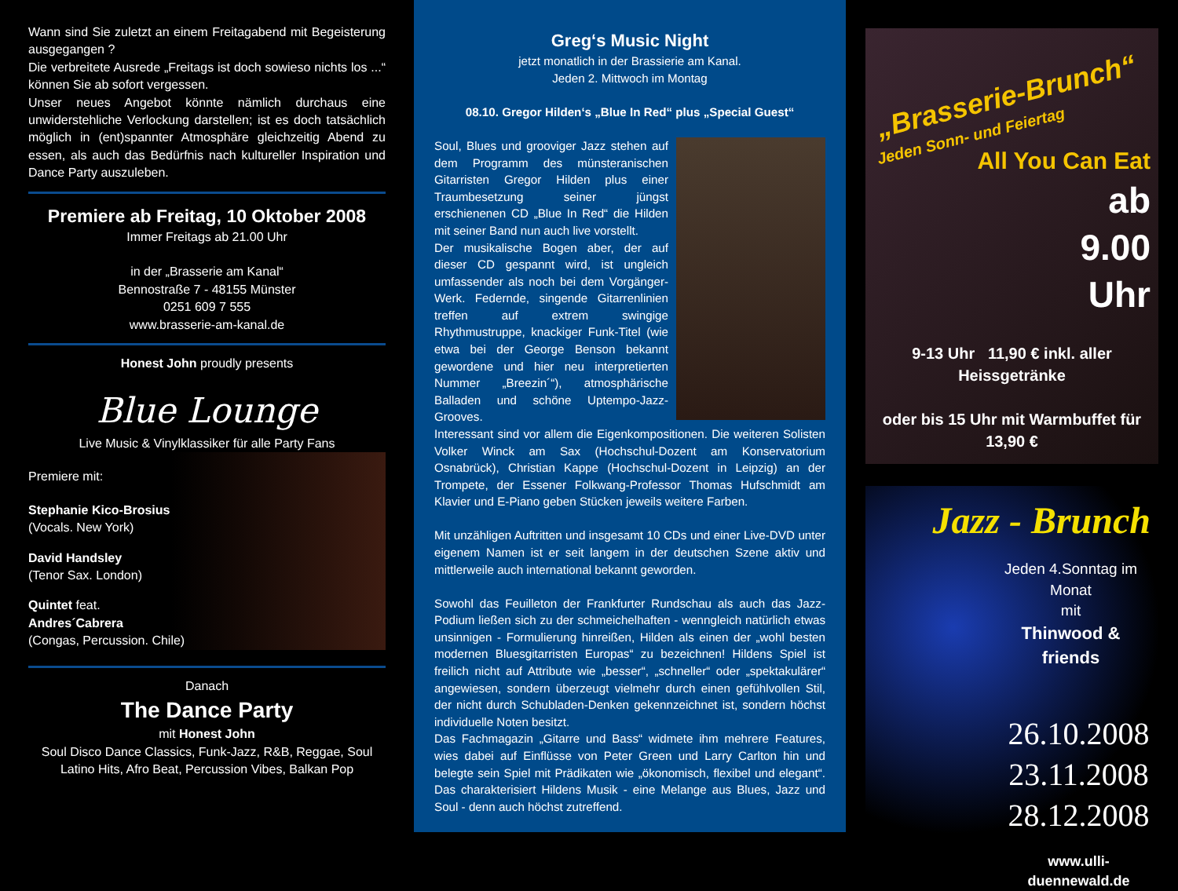Wann sind Sie zuletzt an einem Freitagabend mit Begeisterung ausgegangen ?
Die verbreitete Ausrede „Freitags ist doch sowieso nichts los ...“ können Sie ab sofort vergessen.
Unser neues Angebot könnte nämlich durchaus eine unwiderstehliche Verlockung darstellen; ist es doch tatsächlich möglich in (ent)spannter Atmosphäre gleichzeitig Abend zu essen, als auch das Bedürfnis nach kultureller Inspiration und Dance Party auszuleben.
Premiere ab Freitag, 10 Oktober 2008
Immer Freitags ab 21.00 Uhr
in der „Brasserie am Kanal“
Bennostraße 7 - 48155 Münster
0251 609 7 555
www.brasserie-am-kanal.de
Honest John proudly presents
Blue Lounge
Live Music & Vinylklassiker für alle Party Fans
Premiere mit:
Stephanie Kico-Brosius
(Vocals. New York)
David Handsley
(Tenor Sax. London)
Quintet feat.
Andres´Cabrera
(Congas, Percussion. Chile)
Danach
The Dance Party
mit Honest John
Soul Disco Dance Classics, Funk-Jazz, R&B, Reggae, Soul
Latino Hits, Afro Beat, Percussion Vibes, Balkan Pop
Greg‘s Music Night
jetzt monatlich in der Brassierie am Kanal.
Jeden 2. Mittwoch im Montag
08.10. Gregor Hilden‘s „Blue In Red“ plus „Special Guest“
Soul, Blues und grooviger Jazz stehen auf dem Programm des münsteranischen Gitarristen Gregor Hilden plus einer Traumbesetzung seiner jüngst erschienenen CD „Blue In Red“ die Hilden mit seiner Band nun auch live vorstellt.
Der musikalische Bogen aber, der auf dieser CD gespannt wird, ist ungleich umfassender als noch bei dem Vorgänger-Werk. Federnde, singende Gitarrenlinien treffen auf extrem swingige Rhythmustruppe, knackiger Funk-Titel (wie etwa bei der George Benson bekannt gewordene und hier neu interpretierten Nummer „Breezin´“), atmosphärische Balladen und schöne Uptempo-Jazz-Grooves.
Interessant sind vor allem die Eigenkompositionen. Die weiteren Solisten Volker Winck am Sax (Hochschul-Dozent am Konservatorium Osnabrück), Christian Kappe (Hochschul-Dozent in Leipzig) an der Trompete, der Essener Folkwang-Professor Thomas Hufschmidt am Klavier und E-Piano geben Stücken jeweils weitere Farben.
Mit unzähligen Auftritten und insgesamt 10 CDs und einer Live-DVD unter eigenem Namen ist er seit langem in der deutschen Szene aktiv und mittlerweile auch international bekannt geworden.
Sowohl das Feuilleton der Frankfurter Rundschau als auch das Jazz-Podium ließen sich zu der schmeichelhaften - wenngleich natürlich etwas unsinnigen - Formulierung hinreißen, Hilden als einen der „wohl besten modernen Bluesgitarristen Europas“ zu bezeichnen! Hildens Spiel ist freilich nicht auf Attribute wie „besser“, „schneller“ oder „spektakulärer“ angewiesen, sondern überzeugt vielmehr durch einen gefühlvollen Stil, der nicht durch Schubladen-Denken gekennzeichnet ist, sondern höchst individuelle Noten besitzt.
Das Fachmagazin „Gitarre und Bass“ widmete ihm mehrere Features, wies dabei auf Einflüsse von Peter Green und Larry Carlton hin und belegte sein Spiel mit Prädikaten wie „ökonomisch, flexibel und elegant“. Das charakterisiert Hildens Musik - eine Melange aus Blues, Jazz und Soul - denn auch höchst zutreffend.
„Brasserie-Brunch“
Jeden Sonn- und Feiertag
All You Can Eat
ab
9.00
Uhr
9-13 Uhr 11,90 € inkl. aller Heissgetränke
oder bis 15 Uhr mit Warmbuffet für 13,90 €
Jazz - Brunch
Jeden 4.Sonntag im Monat
mit
Thinwood & friends
26.10.2008
23.11.2008
28.12.2008
www.ulli-duennewald.de